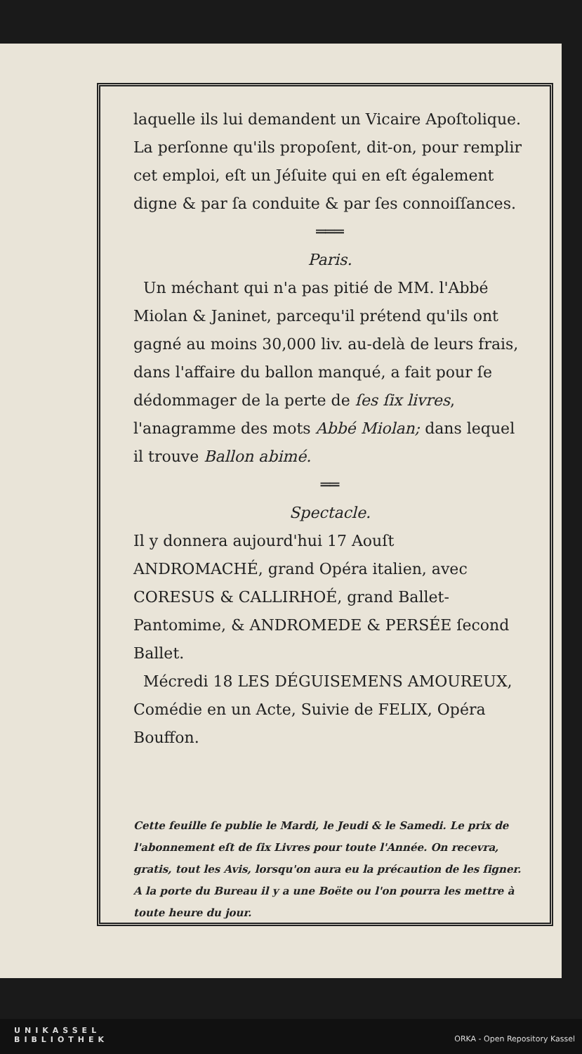laquelle ils lui demandent un Vicaire Apoſtolique. La perſonne qu'ils propoſent, dit-on, pour remplir cet emploi, eſt un Jéſuite qui en eſt également digne & par ſa conduite & par ſes connoiſſances.
═══
Paris.
Un méchant qui n'a pas pitié de MM. l'Abbé Miolan & Janinet, parcequ'il prétend qu'ils ont gagné au moins 30,000 liv. au-delà de leurs frais, dans l'affaire du ballon manqué, a fait pour ſe dédommager de la perte de ſes ſix livres, l'anagramme des mots Abbé Miolan; dans lequel il trouve Ballon abimé.
══
Spectacle.
Il y donnera aujourd'hui 17 Aouſt ANDROMACHÉ, grand Opéra italien, avec CORESUS & CALLIRHOÉ, grand Ballet-Pantomime, & ANDROMEDE & PERSÉE ſecond Ballet.
Mécredi 18 LES DÉGUISEMENS AMOUREUX, Comédie en un Acte, Suivie de FELIX, Opéra Bouffon.
Cette feuille ſe publie le Mardi, le Jeudi & le Samedi. Le prix de l'abonnement eſt de ſix Livres pour toute l'Année. On recevra, gratis, tout les Avis, lorsqu'on aura eu la précaution de les ſigner. A la porte du Bureau il y a une Boëte ou l'on pourra les mettre à toute heure du jour.
UNIKASSEL
BIBLIOTHEK ORKA - Open Repository Kassel